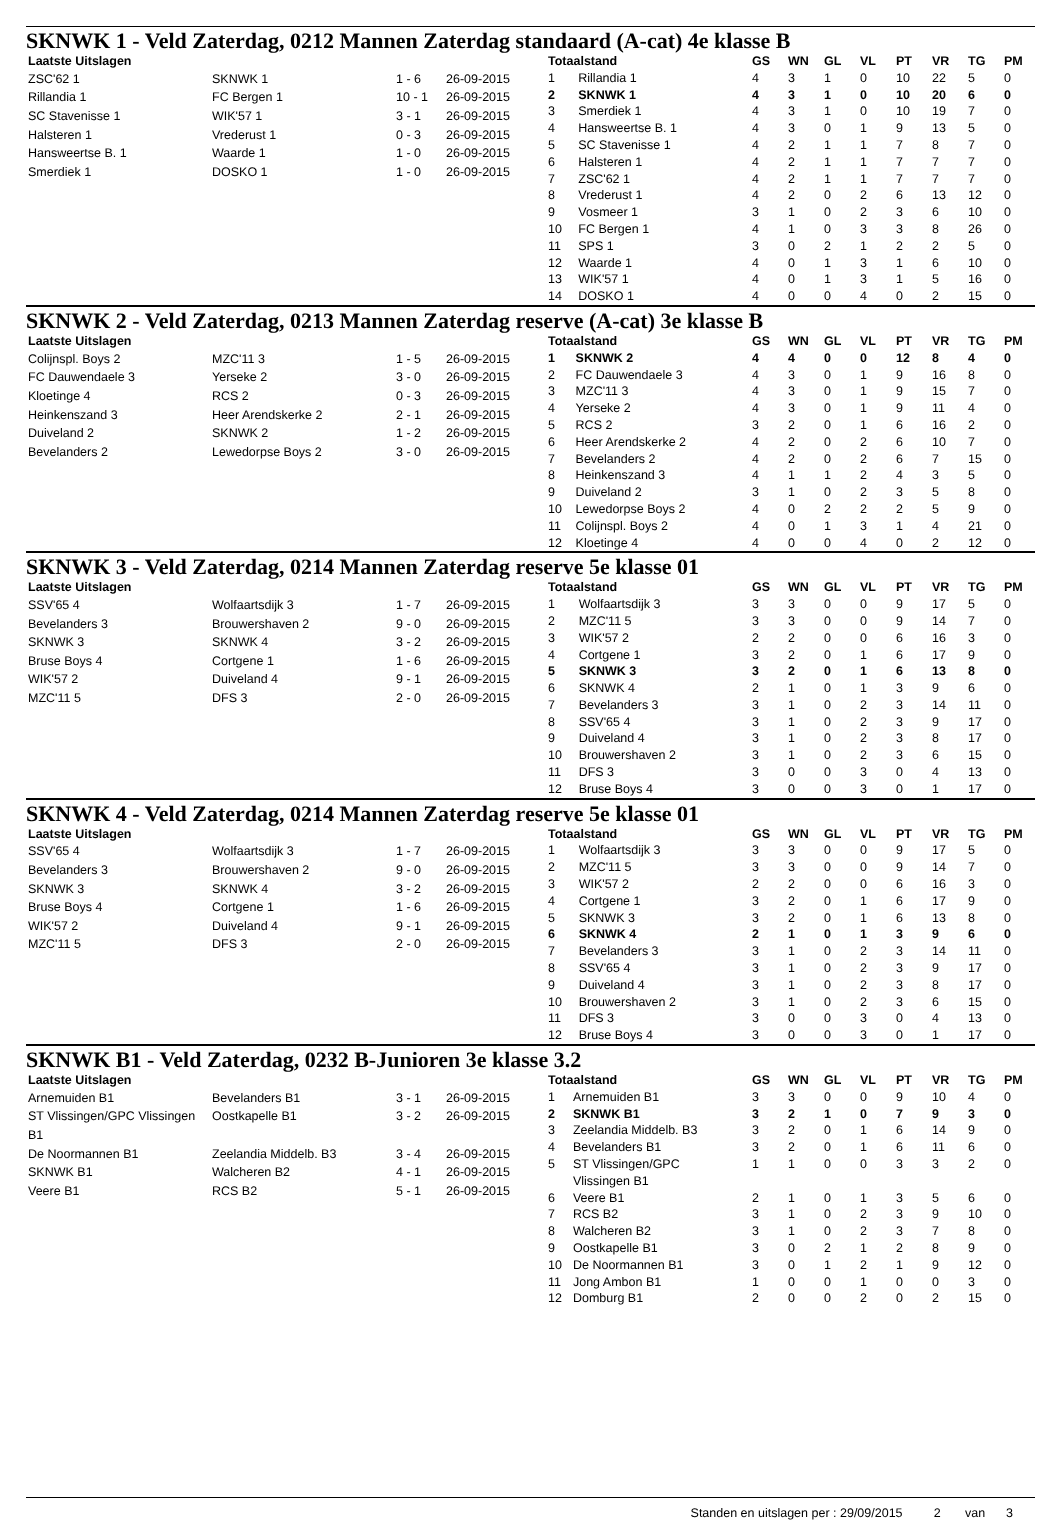SKNWK 1 - Veld Zaterdag, 0212 Mannen Zaterdag standaard (A-cat) 4e klasse B
| Laatste Uitslagen | | | |
| --- | --- | --- | --- |
| ZSC'62 1 | SKNWK 1 | 1 - 6 | 26-09-2015 |
| Rillandia 1 | FC Bergen 1 | 10 - 1 | 26-09-2015 |
| SC Stavenisse 1 | WIK'57 1 | 3 - 1 | 26-09-2015 |
| Halsteren 1 | Vrederust 1 | 0 - 3 | 26-09-2015 |
| Hansweertse B. 1 | Waarde 1 | 1 - 0 | 26-09-2015 |
| Smerdiek 1 | DOSKO 1 | 1 - 0 | 26-09-2015 |
| Totaalstand | | GS | WN | GL | VL | PT | VR | TG | PM |
| --- | --- | --- | --- | --- | --- | --- | --- | --- | --- |
| 1 | Rillandia 1 | 4 | 3 | 1 | 0 | 10 | 22 | 5 | 0 |
| 2 | SKNWK 1 | 4 | 3 | 1 | 0 | 10 | 20 | 6 | 0 |
| 3 | Smerdiek 1 | 4 | 3 | 1 | 0 | 10 | 19 | 7 | 0 |
| 4 | Hansweertse B. 1 | 4 | 3 | 0 | 1 | 9 | 13 | 5 | 0 |
| 5 | SC Stavenisse 1 | 4 | 2 | 1 | 1 | 7 | 8 | 7 | 0 |
| 6 | Halsteren 1 | 4 | 2 | 1 | 1 | 7 | 7 | 7 | 0 |
| 7 | ZSC'62 1 | 4 | 2 | 1 | 1 | 7 | 7 | 7 | 0 |
| 8 | Vrederust 1 | 4 | 2 | 0 | 2 | 6 | 13 | 12 | 0 |
| 9 | Vosmeer 1 | 3 | 1 | 0 | 2 | 3 | 6 | 10 | 0 |
| 10 | FC Bergen 1 | 4 | 1 | 0 | 3 | 3 | 8 | 26 | 0 |
| 11 | SPS 1 | 3 | 0 | 2 | 1 | 2 | 2 | 5 | 0 |
| 12 | Waarde 1 | 4 | 0 | 1 | 3 | 1 | 6 | 10 | 0 |
| 13 | WIK'57 1 | 4 | 0 | 1 | 3 | 1 | 5 | 16 | 0 |
| 14 | DOSKO 1 | 4 | 0 | 0 | 4 | 0 | 2 | 15 | 0 |
SKNWK 2 - Veld Zaterdag, 0213 Mannen Zaterdag reserve (A-cat) 3e klasse B
| Laatste Uitslagen | | | |
| --- | --- | --- | --- |
| Colijnspl. Boys 2 | MZC'11 3 | 1 - 5 | 26-09-2015 |
| FC Dauwendaele 3 | Yerseke 2 | 3 - 0 | 26-09-2015 |
| Kloetinge 4 | RCS 2 | 0 - 3 | 26-09-2015 |
| Heinkenszand 3 | Heer Arendskerke 2 | 2 - 1 | 26-09-2015 |
| Duiveland 2 | SKNWK 2 | 1 - 2 | 26-09-2015 |
| Bevelanders 2 | Lewedorpse Boys 2 | 3 - 0 | 26-09-2015 |
| Totaalstand | | GS | WN | GL | VL | PT | VR | TG | PM |
| --- | --- | --- | --- | --- | --- | --- | --- | --- | --- |
| 1 | SKNWK 2 | 4 | 4 | 0 | 0 | 12 | 8 | 4 | 0 |
| 2 | FC Dauwendaele 3 | 4 | 3 | 0 | 1 | 9 | 16 | 8 | 0 |
| 3 | MZC'11 3 | 4 | 3 | 0 | 1 | 9 | 15 | 7 | 0 |
| 4 | Yerseke 2 | 4 | 3 | 0 | 1 | 9 | 11 | 4 | 0 |
| 5 | RCS 2 | 3 | 2 | 0 | 1 | 6 | 16 | 2 | 0 |
| 6 | Heer Arendskerke 2 | 4 | 2 | 0 | 2 | 6 | 10 | 7 | 0 |
| 7 | Bevelanders 2 | 4 | 2 | 0 | 2 | 6 | 7 | 15 | 0 |
| 8 | Heinkenszand 3 | 4 | 1 | 1 | 2 | 4 | 3 | 5 | 0 |
| 9 | Duiveland 2 | 3 | 1 | 0 | 2 | 3 | 5 | 8 | 0 |
| 10 | Lewedorpse Boys 2 | 4 | 0 | 2 | 2 | 2 | 5 | 9 | 0 |
| 11 | Colijnspl. Boys 2 | 4 | 0 | 1 | 3 | 1 | 4 | 21 | 0 |
| 12 | Kloetinge 4 | 4 | 0 | 0 | 4 | 0 | 2 | 12 | 0 |
SKNWK 3 - Veld Zaterdag, 0214 Mannen Zaterdag reserve 5e klasse 01
| Laatste Uitslagen | | | |
| --- | --- | --- | --- |
| SSV'65 4 | Wolfaartsdijk 3 | 1 - 7 | 26-09-2015 |
| Bevelanders 3 | Brouwershaven 2 | 9 - 0 | 26-09-2015 |
| SKNWK 3 | SKNWK 4 | 3 - 2 | 26-09-2015 |
| Bruse Boys 4 | Cortgene 1 | 1 - 6 | 26-09-2015 |
| WIK'57 2 | Duiveland 4 | 9 - 1 | 26-09-2015 |
| MZC'11 5 | DFS 3 | 2 - 0 | 26-09-2015 |
| Totaalstand | | GS | WN | GL | VL | PT | VR | TG | PM |
| --- | --- | --- | --- | --- | --- | --- | --- | --- | --- |
| 1 | Wolfaartsdijk 3 | 3 | 3 | 0 | 0 | 9 | 17 | 5 | 0 |
| 2 | MZC'11 5 | 3 | 3 | 0 | 0 | 9 | 14 | 7 | 0 |
| 3 | WIK'57 2 | 2 | 2 | 0 | 0 | 6 | 16 | 3 | 0 |
| 4 | Cortgene 1 | 3 | 2 | 0 | 1 | 6 | 17 | 9 | 0 |
| 5 | SKNWK 3 | 3 | 2 | 0 | 1 | 6 | 13 | 8 | 0 |
| 6 | SKNWK 4 | 2 | 1 | 0 | 1 | 3 | 9 | 6 | 0 |
| 7 | Bevelanders 3 | 3 | 1 | 0 | 2 | 3 | 14 | 11 | 0 |
| 8 | SSV'65 4 | 3 | 1 | 0 | 2 | 3 | 9 | 17 | 0 |
| 9 | Duiveland 4 | 3 | 1 | 0 | 2 | 3 | 8 | 17 | 0 |
| 10 | Brouwershaven 2 | 3 | 1 | 0 | 2 | 3 | 6 | 15 | 0 |
| 11 | DFS 3 | 3 | 0 | 0 | 3 | 0 | 4 | 13 | 0 |
| 12 | Bruse Boys 4 | 3 | 0 | 0 | 3 | 0 | 1 | 17 | 0 |
SKNWK 4 - Veld Zaterdag, 0214 Mannen Zaterdag reserve 5e klasse 01
| Laatste Uitslagen | | | |
| --- | --- | --- | --- |
| SSV'65 4 | Wolfaartsdijk 3 | 1 - 7 | 26-09-2015 |
| Bevelanders 3 | Brouwershaven 2 | 9 - 0 | 26-09-2015 |
| SKNWK 3 | SKNWK 4 | 3 - 2 | 26-09-2015 |
| Bruse Boys 4 | Cortgene 1 | 1 - 6 | 26-09-2015 |
| WIK'57 2 | Duiveland 4 | 9 - 1 | 26-09-2015 |
| MZC'11 5 | DFS 3 | 2 - 0 | 26-09-2015 |
| Totaalstand | | GS | WN | GL | VL | PT | VR | TG | PM |
| --- | --- | --- | --- | --- | --- | --- | --- | --- | --- |
| 1 | Wolfaartsdijk 3 | 3 | 3 | 0 | 0 | 9 | 17 | 5 | 0 |
| 2 | MZC'11 5 | 3 | 3 | 0 | 0 | 9 | 14 | 7 | 0 |
| 3 | WIK'57 2 | 2 | 2 | 0 | 0 | 6 | 16 | 3 | 0 |
| 4 | Cortgene 1 | 3 | 2 | 0 | 1 | 6 | 17 | 9 | 0 |
| 5 | SKNWK 3 | 3 | 2 | 0 | 1 | 6 | 13 | 8 | 0 |
| 6 | SKNWK 4 | 2 | 1 | 0 | 1 | 3 | 9 | 6 | 0 |
| 7 | Bevelanders 3 | 3 | 1 | 0 | 2 | 3 | 14 | 11 | 0 |
| 8 | SSV'65 4 | 3 | 1 | 0 | 2 | 3 | 9 | 17 | 0 |
| 9 | Duiveland 4 | 3 | 1 | 0 | 2 | 3 | 8 | 17 | 0 |
| 10 | Brouwershaven 2 | 3 | 1 | 0 | 2 | 3 | 6 | 15 | 0 |
| 11 | DFS 3 | 3 | 0 | 0 | 3 | 0 | 4 | 13 | 0 |
| 12 | Bruse Boys 4 | 3 | 0 | 0 | 3 | 0 | 1 | 17 | 0 |
SKNWK B1 - Veld Zaterdag, 0232 B-Junioren 3e klasse 3.2
| Laatste Uitslagen | | | |
| --- | --- | --- | --- |
| Arnemuiden B1 | Bevelanders B1 | 3 - 1 | 26-09-2015 |
| ST Vlissingen/GPC Vlissingen B1 | Oostkapelle B1 | 3 - 2 | 26-09-2015 |
| De Noormannen B1 | Zeelandia Middelb. B3 | 3 - 4 | 26-09-2015 |
| SKNWK B1 | Walcheren B2 | 4 - 1 | 26-09-2015 |
| Veere B1 | RCS B2 | 5 - 1 | 26-09-2015 |
| Totaalstand | | GS | WN | GL | VL | PT | VR | TG | PM |
| --- | --- | --- | --- | --- | --- | --- | --- | --- | --- |
| 1 | Arnemuiden B1 | 3 | 3 | 0 | 0 | 9 | 10 | 4 | 0 |
| 2 | SKNWK B1 | 3 | 2 | 1 | 0 | 7 | 9 | 3 | 0 |
| 3 | Zeelandia Middelb. B3 | 3 | 2 | 0 | 1 | 6 | 14 | 9 | 0 |
| 4 | Bevelanders B1 | 3 | 2 | 0 | 1 | 6 | 11 | 6 | 0 |
| 5 | ST Vlissingen/GPC Vlissingen B1 | 1 | 1 | 0 | 0 | 3 | 3 | 2 | 0 |
| 6 | Veere B1 | 2 | 1 | 0 | 1 | 3 | 5 | 6 | 0 |
| 7 | RCS B2 | 3 | 1 | 0 | 2 | 3 | 9 | 10 | 0 |
| 8 | Walcheren B2 | 3 | 1 | 0 | 2 | 3 | 7 | 8 | 0 |
| 9 | Oostkapelle B1 | 3 | 0 | 2 | 1 | 2 | 8 | 9 | 0 |
| 10 | De Noormannen B1 | 3 | 0 | 1 | 2 | 1 | 9 | 12 | 0 |
| 11 | Jong Ambon B1 | 1 | 0 | 0 | 1 | 0 | 0 | 3 | 0 |
| 12 | Domburg B1 | 2 | 0 | 0 | 2 | 0 | 2 | 15 | 0 |
Standen en uitslagen per : 29/09/2015 2 van 3